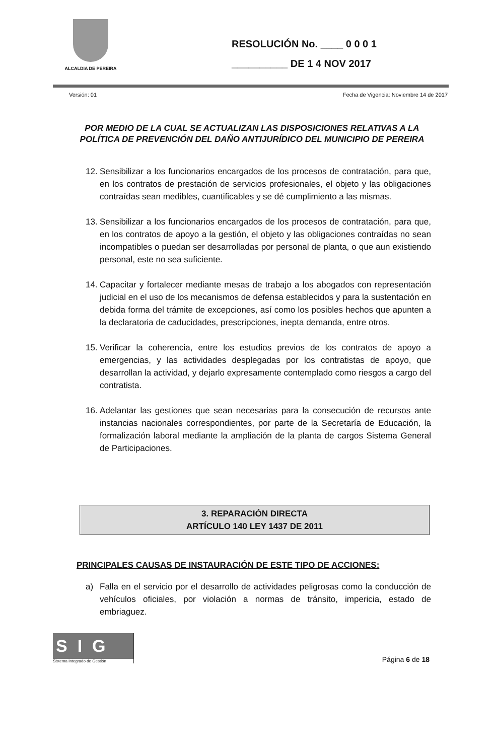ALCALDIA DE PEREIRA
RESOLUCIÓN No. ____ 0 0 0 1
__________ DE 1 4 NOV 2017
Versión: 01 Fecha de Vigencia: Noviembre 14 de 2017
POR MEDIO DE LA CUAL SE ACTUALIZAN LAS DISPOSICIONES RELATIVAS A LA POLÍTICA DE PREVENCIÓN DEL DAÑO ANTIJURÍDICO DEL MUNICIPIO DE PEREIRA
12. Sensibilizar a los funcionarios encargados de los procesos de contratación, para que, en los contratos de prestación de servicios profesionales, el objeto y las obligaciones contraídas sean medibles, cuantificables y se dé cumplimiento a las mismas.
13. Sensibilizar a los funcionarios encargados de los procesos de contratación, para que, en los contratos de apoyo a la gestión, el objeto y las obligaciones contraídas no sean incompatibles o puedan ser desarrolladas por personal de planta, o que aun existiendo personal, este no sea suficiente.
14. Capacitar y fortalecer mediante mesas de trabajo a los abogados con representación judicial en el uso de los mecanismos de defensa establecidos y para la sustentación en debida forma del trámite de excepciones, así como los posibles hechos que apunten a la declaratoria de caducidades, prescripciones, inepta demanda, entre otros.
15. Verificar la coherencia, entre los estudios previos de los contratos de apoyo a emergencias, y las actividades desplegadas por los contratistas de apoyo, que desarrollan la actividad, y dejarlo expresamente contemplado como riesgos a cargo del contratista.
16. Adelantar las gestiones que sean necesarias para la consecución de recursos ante instancias nacionales correspondientes, por parte de la Secretaría de Educación, la formalización laboral mediante la ampliación de la planta de cargos Sistema General de Participaciones.
3. REPARACIÓN DIRECTA
ARTÍCULO 140 LEY 1437 DE 2011
PRINCIPALES CAUSAS DE INSTAURACIÓN DE ESTE TIPO DE ACCIONES:
a) Falla en el servicio por el desarrollo de actividades peligrosas como la conducción de vehículos oficiales, por violación a normas de tránsito, impericia, estado de embriaguez.
SIG
Sistema Integrado de Gestión
Página 6 de 18